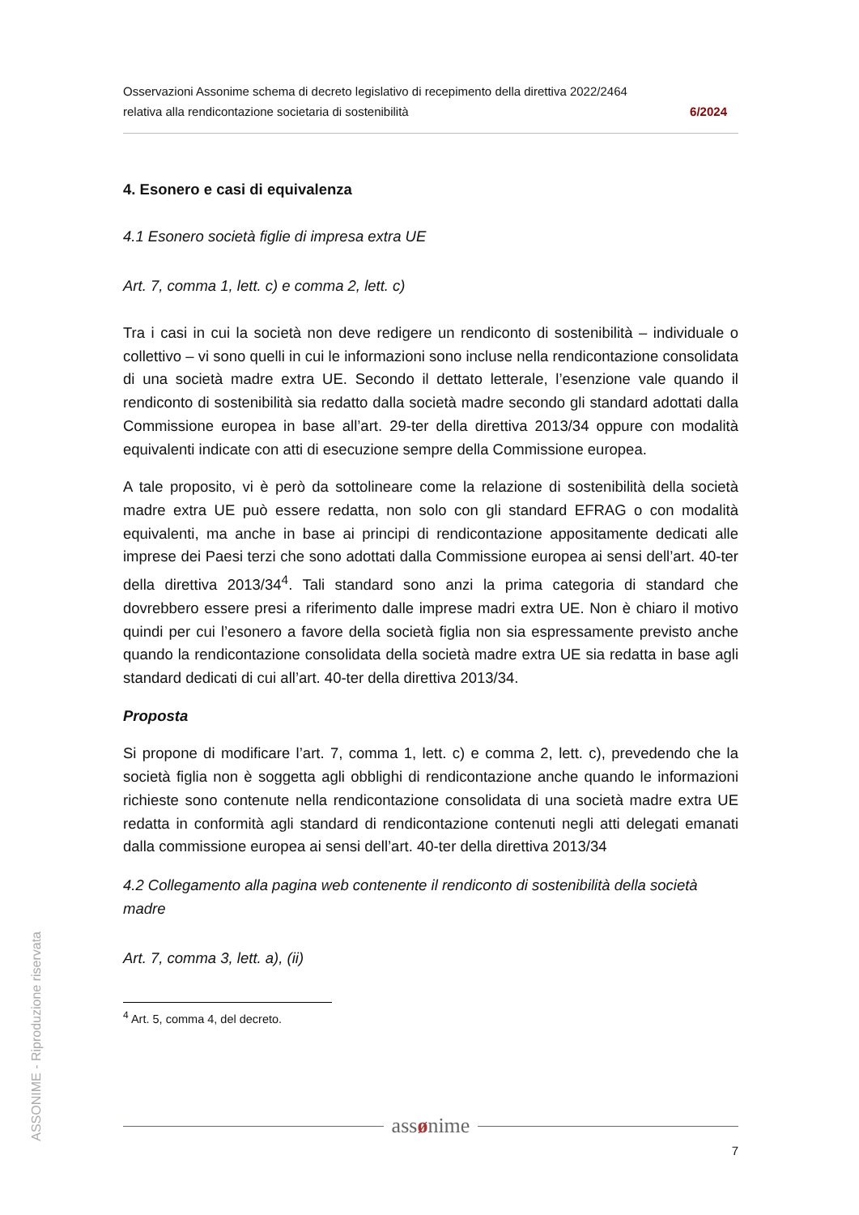ASSONIME - Riproduzione riservata
Osservazioni Assonime schema di decreto legislativo di recepimento della direttiva 2022/2464
relativa alla rendicontazione societaria di sostenibilità 6/2024
4. Esonero e casi di equivalenza
4.1 Esonero società figlie di impresa extra UE
Art. 7, comma 1, lett. c) e comma 2, lett. c)
Tra i casi in cui la società non deve redigere un rendiconto di sostenibilità – individuale o collettivo – vi sono quelli in cui le informazioni sono incluse nella rendicontazione consolidata di una società madre extra UE. Secondo il dettato letterale, l’esenzione vale quando il rendiconto di sostenibilità sia redatto dalla società madre secondo gli standard adottati dalla Commissione europea in base all’art. 29-ter della direttiva 2013/34 oppure con modalità equivalenti indicate con atti di esecuzione sempre della Commissione europea.
A tale proposito, vi è però da sottolineare come la relazione di sostenibilità della società madre extra UE può essere redatta, non solo con gli standard EFRAG o con modalità equivalenti, ma anche in base ai principi di rendicontazione appositamente dedicati alle imprese dei Paesi terzi che sono adottati dalla Commissione europea ai sensi dell’art. 40-ter della direttiva 2013/34<sup>4</sup>. Tali standard sono anzi la prima categoria di standard che dovrebbero essere presi a riferimento dalle imprese madri extra UE. Non è chiaro il motivo quindi per cui l’esonero a favore della società figlia non sia espressamente previsto anche quando la rendicontazione consolidata della società madre extra UE sia redatta in base agli standard dedicati di cui all’art. 40-ter della direttiva 2013/34.
Proposta
Si propone di modificare l’art. 7, comma 1, lett. c) e comma 2, lett. c), prevedendo che la società figlia non è soggetta agli obblighi di rendicontazione anche quando le informazioni richieste sono contenute nella rendicontazione consolidata di una società madre extra UE redatta in conformità agli standard di rendicontazione contenuti negli atti delegati emanati dalla commissione europea ai sensi dell’art. 40-ter della direttiva 2013/34
4.2 Collegamento alla pagina web contenente il rendiconto di sostenibilità della società madre
Art. 7, comma 3, lett. a), (ii)
<sup>4</sup> Art. 5, comma 4, del decreto.
assønime
7